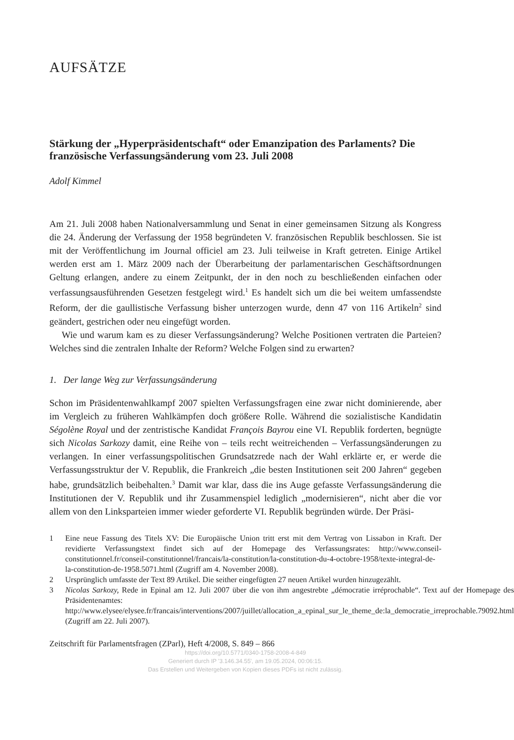AUFSÄTZE
Stärkung der „Hyperpräsidentschaft“ oder Emanzipation des Parlaments? Die französische Verfassungsänderung vom 23. Juli 2008
Adolf Kimmel
Am 21. Juli 2008 haben Nationalversammlung und Senat in einer gemeinsamen Sitzung als Kongress die 24. Änderung der Verfassung der 1958 begründeten V. französischen Republik beschlossen. Sie ist mit der Veröffentlichung im Journal officiel am 23. Juli teilweise in Kraft getreten. Einige Artikel werden erst am 1. März 2009 nach der Überarbeitung der parlamentarischen Geschäftsordnungen Geltung erlangen, andere zu einem Zeitpunkt, der in den noch zu beschließenden einfachen oder verfassungsausführenden Gesetzen festgelegt wird.<sup>1</sup> Es handelt sich um die bei weitem umfassendste Reform, der die gaullistische Verfassung bisher unterzogen wurde, denn 47 von 116 Artikeln<sup>2</sup> sind geändert, gestrichen oder neu eingefügt worden.
Wie und warum kam es zu dieser Verfassungsänderung? Welche Positionen vertraten die Parteien? Welches sind die zentralen Inhalte der Reform? Welche Folgen sind zu erwarten?
1. Der lange Weg zur Verfassungsänderung
Schon im Präsidentenwahlkampf 2007 spielten Verfassungsfragen eine zwar nicht dominierende, aber im Vergleich zu früheren Wahlkämpfen doch größere Rolle. Während die sozialistische Kandidatin Ségolène Royal und der zentristische Kandidat François Bayrou eine VI. Republik forderten, begnügte sich Nicolas Sarkozy damit, eine Reihe von – teils recht weitreichenden – Verfassungsänderungen zu verlangen. In einer verfassungspolitischen Grundsatzrede nach der Wahl erklärte er, er werde die Verfassungsstruktur der V. Republik, die Frankreich „die besten Institutionen seit 200 Jahren“ gegeben habe, grundsätzlich beibehalten.<sup>3</sup> Damit war klar, dass die ins Auge gefasste Verfassungsänderung die Institutionen der V. Republik und ihr Zusammenspiel lediglich „modernisieren“, nicht aber die vor allem von den Linksparteien immer wieder geforderte VI. Republik begründen würde. Der Präsi-
1 Eine neue Fassung des Titels XV: Die Europäische Union tritt erst mit dem Vertrag von Lissabon in Kraft. Der revidierte Verfassungstext findet sich auf der Homepage des Verfassungsrates: http://www.conseil-constitutionnel.fr/conseil-constitutionnel/francais/la-constitution/la-constitution-du-4-octobre-1958/texte-integral-de-la-constitution-de-1958.5071.html (Zugriff am 4. November 2008).
2 Ursprünglich umfasste der Text 89 Artikel. Die seither eingefügten 27 neuen Artikel wurden hinzugezählt.
3 Nicolas Sarkozy, Rede in Epinal am 12. Juli 2007 über die von ihm angestrebte „démocratie irréprochable“. Text auf der Homepage des Präsidentenamtes: http://www.elysee/elysee.fr/francais/interventions/2007/juillet/allocation_a_epinal_sur_le_theme_de:la_democratie_irreprochable.79092.html (Zugriff am 22. Juli 2007).
Zeitschrift für Parlamentsfragen (ZParl), Heft 4/2008, S. 849 – 866
https://doi.org/10.5771/0340-1758-2008-4-849
Generiert durch IP '3.146.34.55', am 19.05.2024, 00:06:15.
Das Erstellen und Weitergeben von Kopien dieses PDFs ist nicht zulässig.